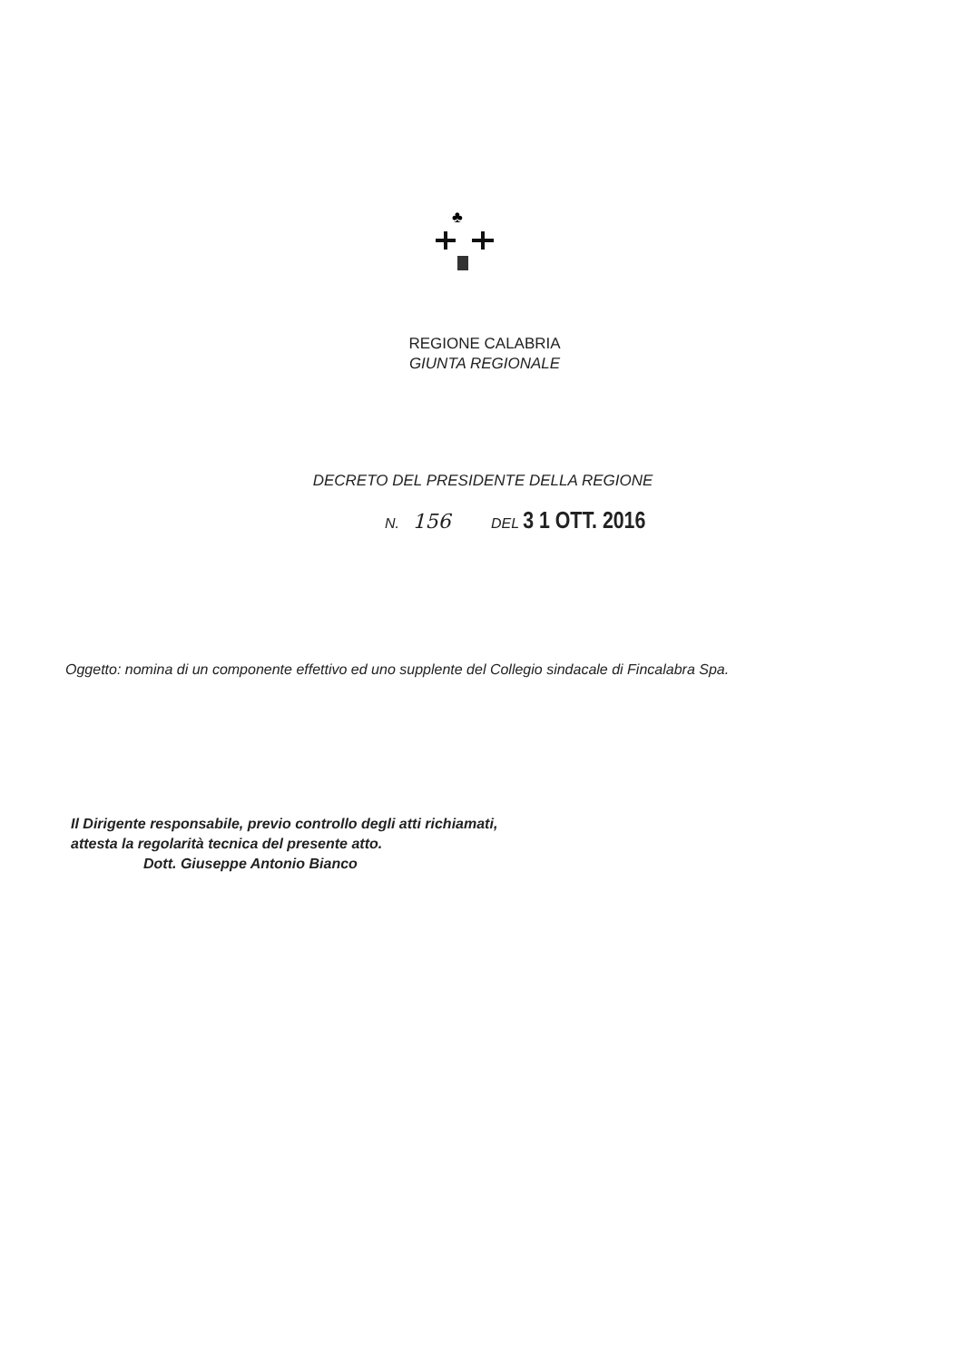♣
REGIONE CALABRIA
GIUNTA REGIONALE
DECRETO DEL PRESIDENTE DELLA REGIONE
N. 156 DEL 3 1 OTT. 2016
Oggetto: nomina di un componente effettivo ed uno supplente del Collegio sindacale di Fincalabra Spa.
Il Dirigente responsabile, previo controllo degli atti richiamati,
attesta la regolarità tecnica del presente atto.
Dott. Giuseppe Antonio Bianco